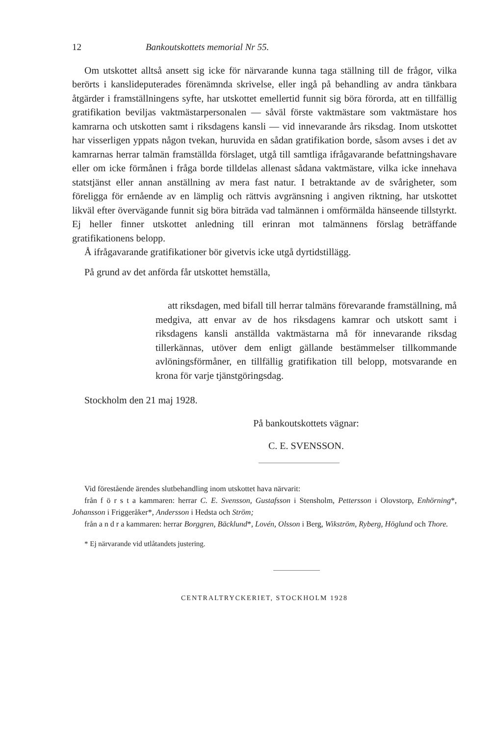12 Bankoutskottets memorial Nr 55.
Om utskottet alltså ansett sig icke för närvarande kunna taga ställning till de frågor, vilka berörts i kanslideputerades förenämnda skrivelse, eller ingå på behandling av andra tänkbara åtgärder i framställningens syfte, har utskottet emellertid funnit sig böra förorda, att en tillfällig gratifikation beviljas vaktmästarpersonalen — såväl förste vaktmästare som vaktmästare hos kamrarna och utskotten samt i riksdagens kansli — vid innevarande års riksdag. Inom utskottet har visserligen yppats någon tvekan, huruvida en sådan gratifikation borde, såsom avses i det av kamrarnas herrar talmän framställda förslaget, utgå till samtliga ifrågavarande befattningshavare eller om icke förmånen i fråga borde tilldelas allenast sådana vaktmästare, vilka icke innehava statstjänst eller annan anställning av mera fast natur. I betraktande av de svårigheter, som föreligga för ernående av en lämplig och rättvis avgränsning i angiven riktning, har utskottet likväl efter övervägande funnit sig böra biträda vad talmännen i omförmälda hänseende tillstyrkt. Ej heller finner utskottet anledning till erinran mot talmännens förslag beträffande gratifikationens belopp.
Å ifrågavarande gratifikationer bör givetvis icke utgå dyrtidstillägg.
På grund av det anförda får utskottet hemställa,
att riksdagen, med bifall till herrar talmäns förevarande framställning, må medgiva, att envar av de hos riksdagens kamrar och utskott samt i riksdagens kansli anställda vaktmästarna må för innevarande riksdag tillerkännas, utöver dem enligt gällande bestämmelser tillkommande avlöningsförmåner, en tillfällig gratifikation till belopp, motsvarande en krona för varje tjänstgöringsdag.
Stockholm den 21 maj 1928.
På bankoutskottets vägnar:
C. E. SVENSSON.
Vid förestående ärendes slutbehandling inom utskottet hava närvarit:
från f ö r s t a kammaren: herrar C. E. Svensson, Gustafsson i Stensholm, Pettersson i Olovstorp, Enhörning*, Johansson i Friggeråker*, Andersson i Hedsta och Ström;
från a n d r a kammaren: herrar Borggren, Bäcklund*, Lovén, Olsson i Berg, Wikström, Ryberg, Höglund och Thore.
* Ej närvarande vid utlåtandets justering.
CENTRALTRYCKERIET, STOCKHOLM 1928